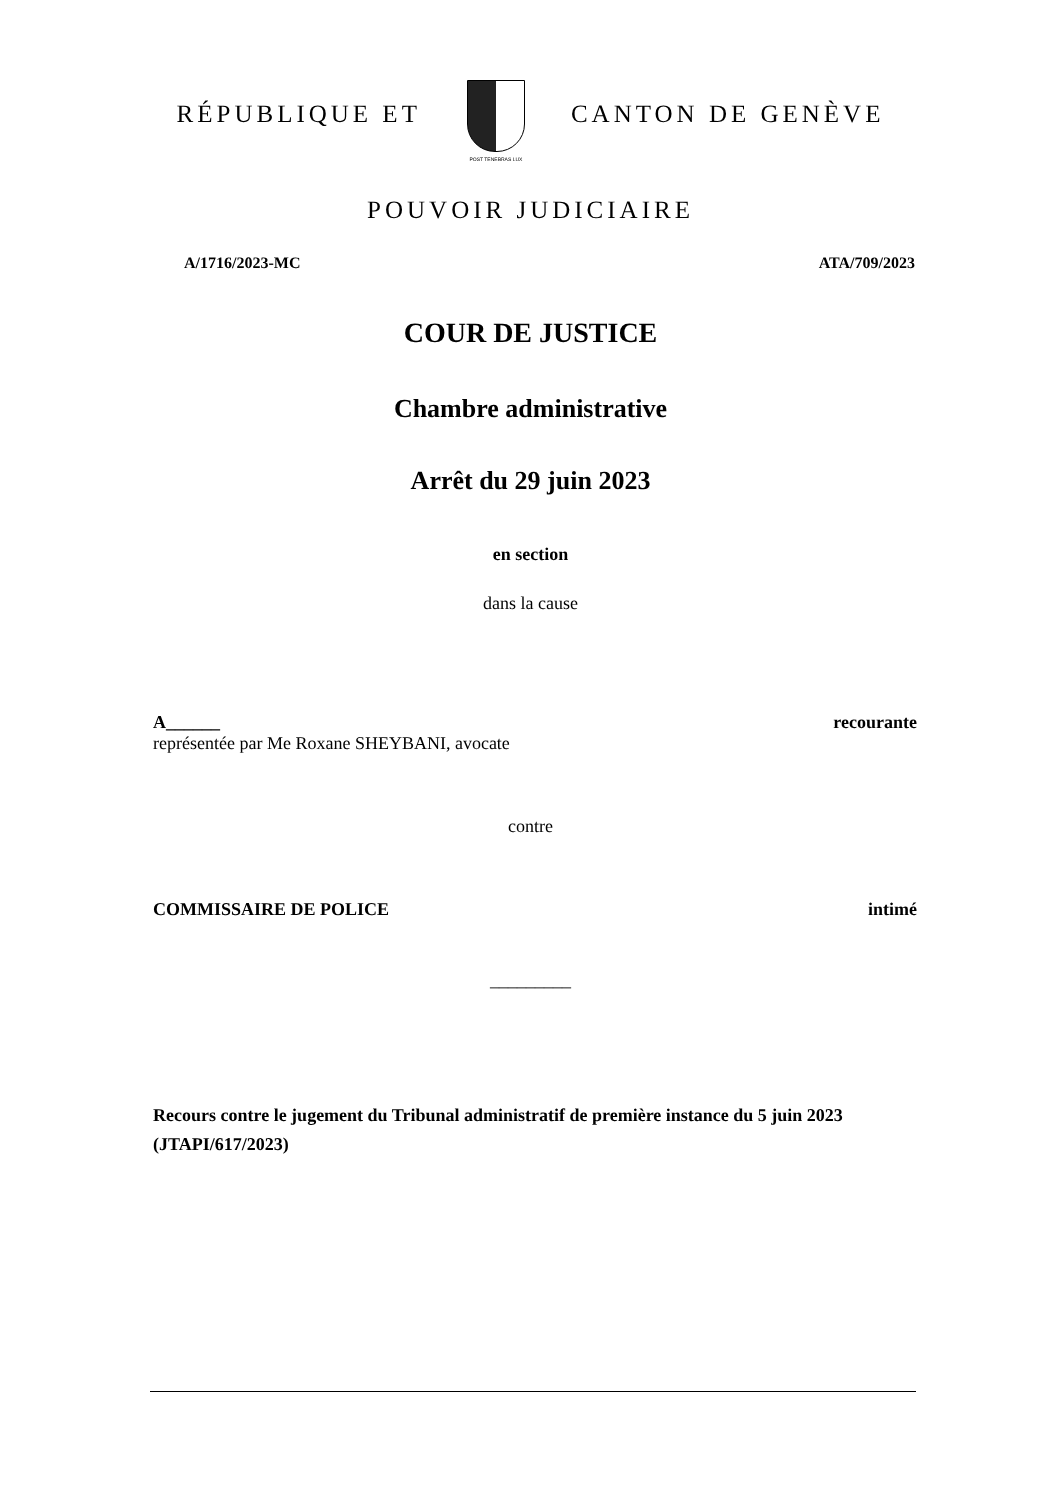RÉPUBLIQUE ET
POST TENEBRAS LUX
CANTON DE GENÈVE
POUVOIR JUDICIAIRE
A/1716/2023-MC ATA/709/2023
COUR DE JUSTICE
Chambre administrative
Arrêt du 29 juin 2023
en section
dans la cause
A______ recourante
représentée par Me Roxane SHEYBANI, avocate
contre
COMMISSAIRE DE POLICE intimé
_________
Recours contre le jugement du Tribunal administratif de première instance du 5 juin 2023 (JTAPI/617/2023)